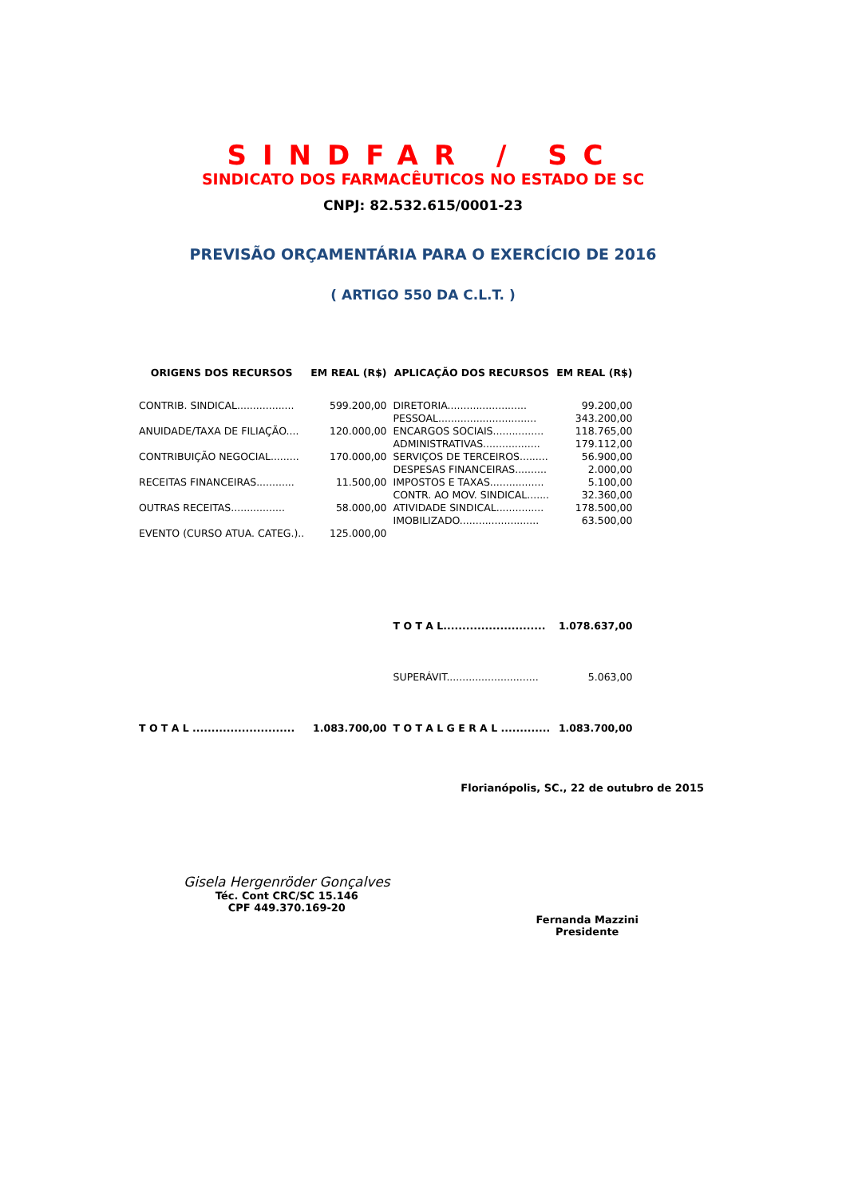SINDFAR / SC
SINDICATO DOS FARMACÊUTICOS NO ESTADO DE SC
CNPJ: 82.532.615/0001-23
PREVISÃO ORÇAMENTÁRIA PARA O EXERCÍCIO DE 2016
( ARTIGO 550 DA C.L.T. )
| ORIGENS DOS RECURSOS | EM REAL (R$) | APLICAÇÃO DOS RECURSOS | EM REAL (R$) |
| --- | --- | --- | --- |
| CONTRIB. SINDICAL.................. | 599.200,00 | DIRETORIA......................... | 99.200,00 |
| | | PESSOAL............................... | 343.200,00 |
| ANUIDADE/TAXA DE FILIAÇÃO.... | 120.000,00 | ENCARGOS SOCIAIS................ | 118.765,00 |
| | | ADMINISTRATIVAS.................. | 179.112,00 |
| CONTRIBUIÇÃO NEGOCIAL......... | 170.000,00 | SERVIÇOS DE TERCEIROS......... | 56.900,00 |
| | | DESPESAS FINANCEIRAS.......... | 2.000,00 |
| RECEITAS FINANCEIRAS............ | 11.500,00 | IMPOSTOS E TAXAS................. | 5.100,00 |
| | | CONTR. AO MOV. SINDICAL....... | 32.360,00 |
| OUTRAS RECEITAS................. | 58.000,00 | ATIVIDADE SINDICAL............... | 178.500,00 |
| | | IMOBILIZADO......................... | 63.500,00 |
| EVENTO (CURSO ATUA. CATEG.).. | 125.000,00 | | |
| | | T O T A L........................... | 1.078.637,00 |
| | | SUPERÁVIT............................. | 5.063,00 |
| T O T A L ........................... | 1.083.700,00 | T O T A L G E R A L ............. | 1.083.700,00 |
Florianópolis, SC., 22 de outubro de 2015
Gisela Hergenröder Gonçalves
Téc. Cont CRC/SC 15.146
CPF 449.370.169-20
Fernanda Mazzini
Presidente